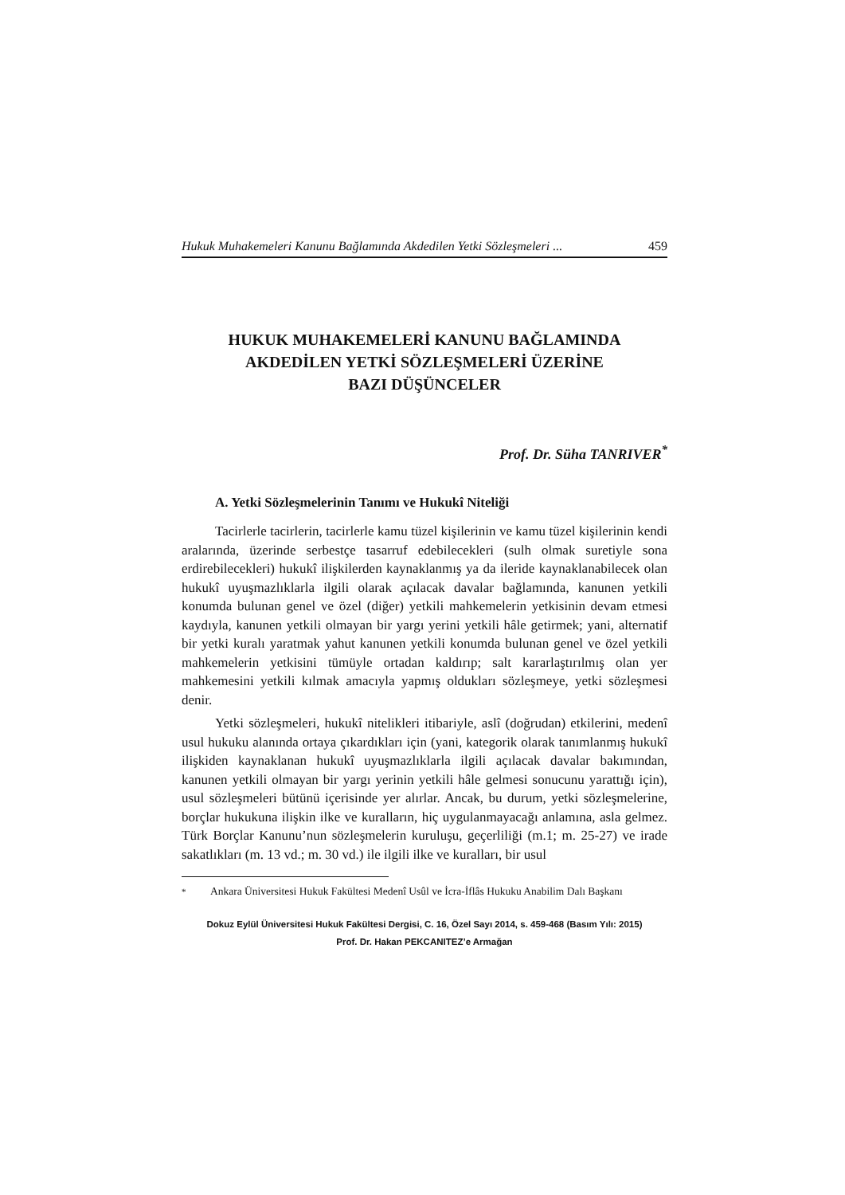Hukuk Muhakemeleri Kanunu Bağlamında Akdedilen Yetki Sözleşmeleri ... 459
HUKUK MUHAKEMELERİ KANUNU BAĞLAMINDA
AKDEDİLEN YETKİ SÖZLEŞMELERİ ÜZERİNE
BAZI DÜŞÜNCELER
Prof. Dr. Süha TANRIVER<sup>*</sup>
A. Yetki Sözleşmelerinin Tanımı ve Hukukî Niteliği
Tacirlerle tacirlerin, tacirlerle kamu tüzel kişilerinin ve kamu tüzel kişilerinin kendi aralarında, üzerinde serbestçe tasarruf edebilecekleri (sulh olmak suretiyle sona erdirebilecekleri) hukukî ilişkilerden kaynaklanmış ya da ileride kaynaklanabilecek olan hukukî uyuşmazlıklarla ilgili olarak açılacak davalar bağlamında, kanunen yetkili konumda bulunan genel ve özel (diğer) yetkili mahkemelerin yetkisinin devam etmesi kaydıyla, kanunen yetkili olmayan bir yargı yerini yetkili hâle getirmek; yani, alternatif bir yetki kuralı yaratmak yahut kanunen yetkili konumda bulunan genel ve özel yetkili mahkemelerin yetkisini tümüyle ortadan kaldırıp; salt kararlaştırılmış olan yer mahkemesini yetkili kılmak amacıyla yapmış oldukları sözleşmeye, yetki sözleşmesi denir.
Yetki sözleşmeleri, hukukî nitelikleri itibariyle, aslî (doğrudan) etkilerini, medenî usul hukuku alanında ortaya çıkardıkları için (yani, kategorik olarak tanımlanmış hukukî ilişkiden kaynaklanan hukukî uyuşmazlıklarla ilgili açılacak davalar bakımından, kanunen yetkili olmayan bir yargı yerinin yetkili hâle gelmesi sonucunu yarattığı için), usul sözleşmeleri bütünü içerisinde yer alırlar. Ancak, bu durum, yetki sözleşmelerine, borçlar hukukuna ilişkin ilke ve kuralların, hiç uygulanmayacağı anlamına, asla gelmez. Türk Borçlar Kanunu’nun sözleşmelerin kuruluşu, geçerliliği (m.1; m. 25-27) ve irade sakatlıkları (m. 13 vd.; m. 30 vd.) ile ilgili ilke ve kuralları, bir usul
<sup>*</sup> Ankara Üniversitesi Hukuk Fakültesi Medenî Usûl ve İcra-İflâs Hukuku Anabilim Dalı Başkanı
Dokuz Eylül Üniversitesi Hukuk Fakültesi Dergisi, C. 16, Özel Sayı 2014, s. 459-468 (Basım Yılı: 2015)
Prof. Dr. Hakan PEKCANITEZ’e Armağan